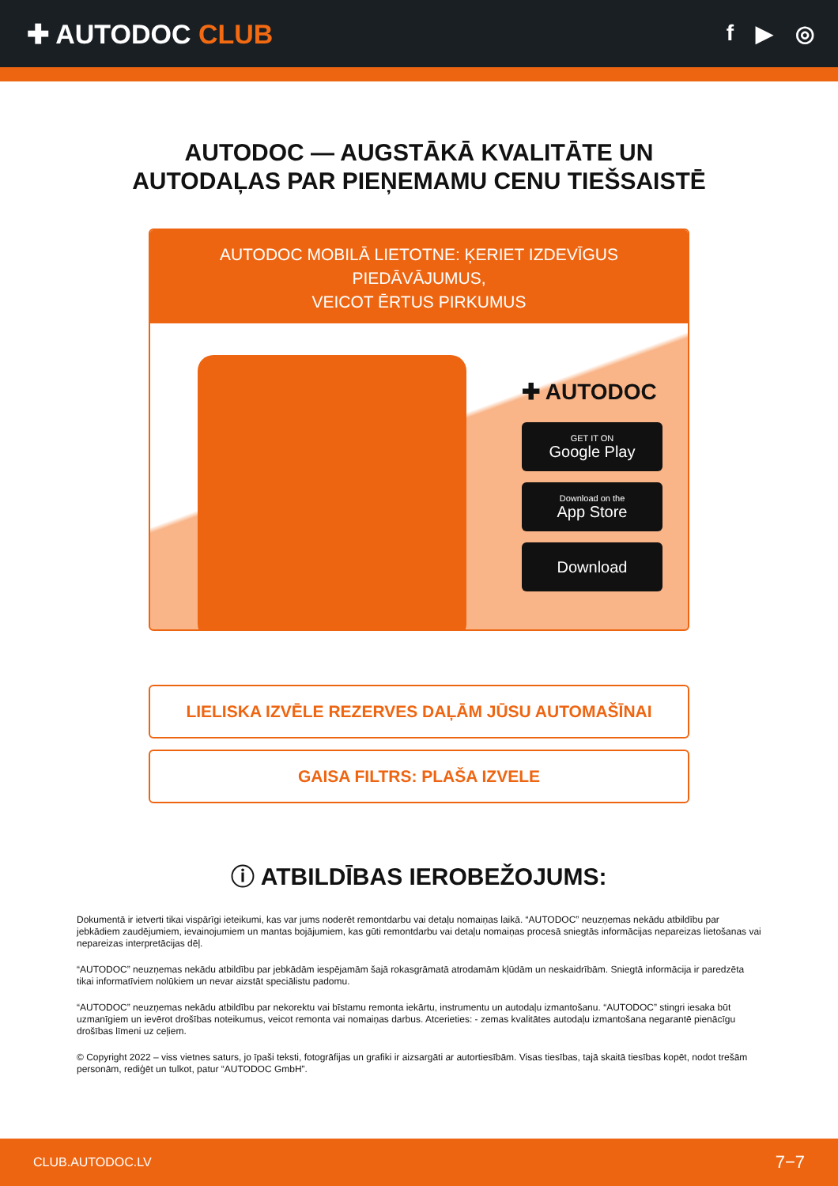✚ AUTODOC CLUB
f ▶ ◎
AUTODOC — AUGSTĀKĀ KVALITĀTE UN
AUTODAĻAS PAR PIEŅEMAMU CENU TIEŠSAISTĒ
AUTODOC MOBILĀ LIETOTNE: ĶERIET IZDEVĪGUS PIEDĀVĀJUMUS,
VEICOT ĒRTUS PIRKUMUS
✚ AUTODOC
GET IT ON
Google Play
Download on the
App Store
Download
LIELISKA IZVĒLE REZERVES DAĻĀM JŪSU AUTOMAŠĪNAI
GAISA FILTRS: PLAŠA IZVELE
ⓘ ATBILDĪBAS IEROBEŽOJUMS:
Dokumentā ir ietverti tikai vispārīgi ieteikumi, kas var jums noderēt remontdarbu vai detaļu nomaiņas laikā. “AUTODOC” neuzņemas nekādu atbildību par jebkādiem zaudējumiem, ievainojumiem un mantas bojājumiem, kas gūti remontdarbu vai detaļu nomaiņas procesā sniegtās informācijas nepareizas lietošanas vai nepareizas interpretācijas dēļ.
“AUTODOC” neuzņemas nekādu atbildību par jebkādām iespējamām šajā rokasgrāmatā atrodamām kļūdām un neskaidrībām. Sniegtā informācija ir paredzēta tikai informatīviem nolūkiem un nevar aizstāt speciālistu padomu.
“AUTODOC” neuzņemas nekādu atbildību par nekorektu vai bīstamu remonta iekārtu, instrumentu un autodaļu izmantošanu. “AUTODOC” stingri iesaka būt uzmanīgiem un ievērot drošības noteikumus, veicot remonta vai nomaiņas darbus. Atcerieties: - zemas kvalitātes autodaļu izmantošana negarantē pienācīgu drošības līmeni uz ceļiem.
© Copyright 2022 – viss vietnes saturs, jo īpaši teksti, fotogrāfijas un grafiki ir aizsargāti ar autortiesībām. Visas tiesības, tajā skaitā tiesības kopēt, nodot trešām personām, rediģēt un tulkot, patur “AUTODOC GmbH”.
CLUB.AUTODOC.LV 7−7